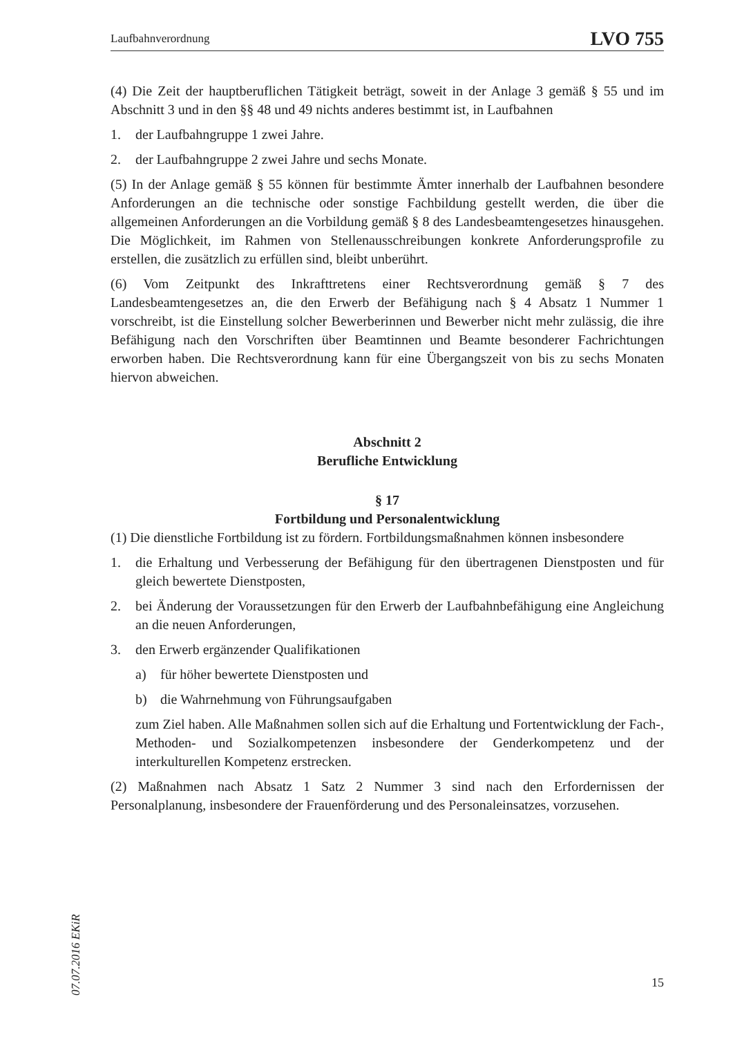Laufbahnverordnung LVO 755
(4) Die Zeit der hauptberuflichen Tätigkeit beträgt, soweit in der Anlage 3 gemäß § 55 und im Abschnitt 3 und in den §§ 48 und 49 nichts anderes bestimmt ist, in Laufbahnen
1. der Laufbahngruppe 1 zwei Jahre.
2. der Laufbahngruppe 2 zwei Jahre und sechs Monate.
(5) In der Anlage gemäß § 55 können für bestimmte Ämter innerhalb der Laufbahnen besondere Anforderungen an die technische oder sonstige Fachbildung gestellt werden, die über die allgemeinen Anforderungen an die Vorbildung gemäß § 8 des Landesbeamtengesetzes hinausgehen. Die Möglichkeit, im Rahmen von Stellenausschreibungen konkrete Anforderungsprofile zu erstellen, die zusätzlich zu erfüllen sind, bleibt unberührt.
(6) Vom Zeitpunkt des Inkrafttretens einer Rechtsverordnung gemäß § 7 des Landesbeamtengesetzes an, die den Erwerb der Befähigung nach § 4 Absatz 1 Nummer 1 vorschreibt, ist die Einstellung solcher Bewerberinnen und Bewerber nicht mehr zulässig, die ihre Befähigung nach den Vorschriften über Beamtinnen und Beamte besonderer Fachrichtungen erworben haben. Die Rechtsverordnung kann für eine Übergangszeit von bis zu sechs Monaten hiervon abweichen.
Abschnitt 2
Berufliche Entwicklung
§ 17
Fortbildung und Personalentwicklung
(1) Die dienstliche Fortbildung ist zu fördern. Fortbildungsmaßnahmen können insbesondere
1. die Erhaltung und Verbesserung der Befähigung für den übertragenen Dienstposten und für gleich bewertete Dienstposten,
2. bei Änderung der Voraussetzungen für den Erwerb der Laufbahnbefähigung eine Angleichung an die neuen Anforderungen,
3. den Erwerb ergänzender Qualifikationen
a) für höher bewertete Dienstposten und
b) die Wahrnehmung von Führungsaufgaben
zum Ziel haben. Alle Maßnahmen sollen sich auf die Erhaltung und Fortentwicklung der Fach-, Methoden- und Sozialkompetenzen insbesondere der Genderkompetenz und der interkulturellen Kompetenz erstrecken.
(2) Maßnahmen nach Absatz 1 Satz 2 Nummer 3 sind nach den Erfordernissen der Personalplanung, insbesondere der Frauenförderung und des Personaleinsatzes, vorzusehen.
07.07.2016 EKiR
15